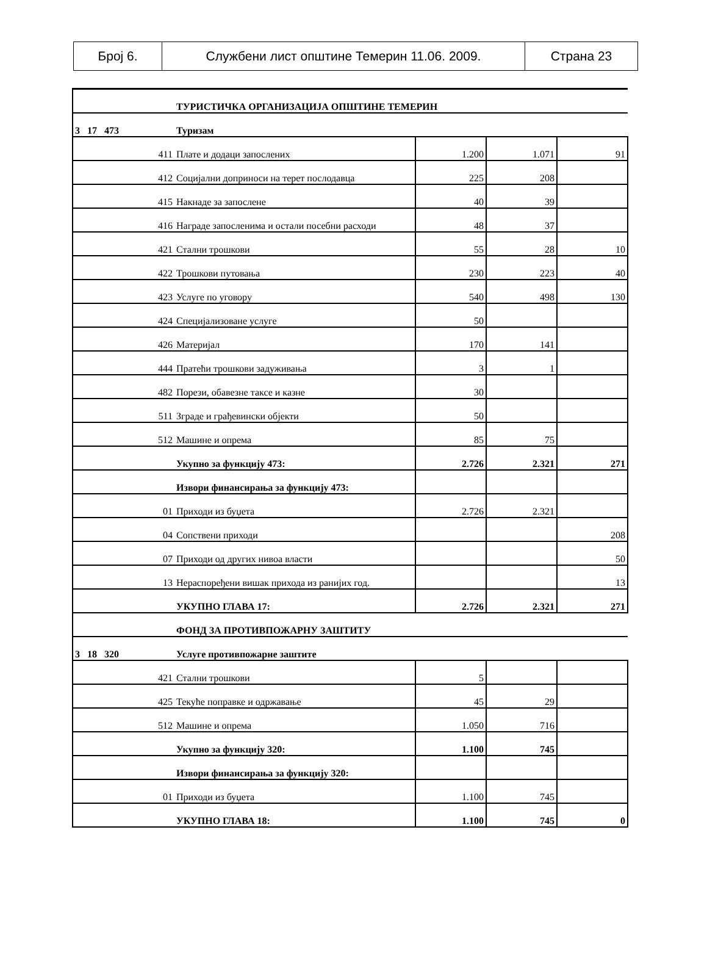| Број 6. | Службени лист општине Темерин 11.06. 2009. | Страна 23 |
| | ТУРИСТИЧКА ОРГАНИЗАЦИЈА ОПШТИНЕ ТЕМЕРИН | | | |
| 3 17 473 | Туризам | | | |
| 411 | Плате и додаци запослених | 1.200 | 1.071 | 91 |
| 412 | Социјални доприноси на терет послодавца | 225 | 208 | |
| 415 | Накнаде за запослене | 40 | 39 | |
| 416 | Награде запосленима и остали посебни расходи | 48 | 37 | |
| 421 | Стални трошкови | 55 | 28 | 10 |
| 422 | Трошкови путовања | 230 | 223 | 40 |
| 423 | Услуге по уговору | 540 | 498 | 130 |
| 424 | Специјализоване услуге | 50 | | |
| 426 | Материјал | 170 | 141 | |
| 444 | Пратећи трошкови задуживања | 3 | 1 | |
| 482 | Порези, обавезне таксе и казне | 30 | | |
| 511 | Зграде и грађевински објекти | 50 | | |
| 512 | Машине и опрема | 85 | 75 | |
| | Укупно за функцију 473: | 2.726 | 2.321 | 271 |
| | Извори финансирања за функцију 473: | | | |
| 01 | Приходи из буџета | 2.726 | 2.321 | |
| 04 | Сопствени приходи | | | 208 |
| 07 | Приходи од других нивоа власти | | | 50 |
| 13 | Нераспоређени вишак прихода из ранијих год. | | | 13 |
| | УКУПНО ГЛАВА 17: | 2.726 | 2.321 | 271 |
| | ФОНД ЗА ПРОТИВПОЖАРНУ ЗАШТИТУ | | | |
| 3 18 320 | Услуге противпожарне заштите | | | |
| 421 | Стални трошкови | 5 | | |
| 425 | Текуће поправке и одржавање | 45 | 29 | |
| 512 | Машине и опрема | 1.050 | 716 | |
| | Укупно за функцију 320: | 1.100 | 745 | |
| | Извори финансирања за функцију 320: | | | |
| 01 | Приходи из буџета | 1.100 | 745 | |
| | УКУПНО ГЛАВА 18: | 1.100 | 745 | 0 |